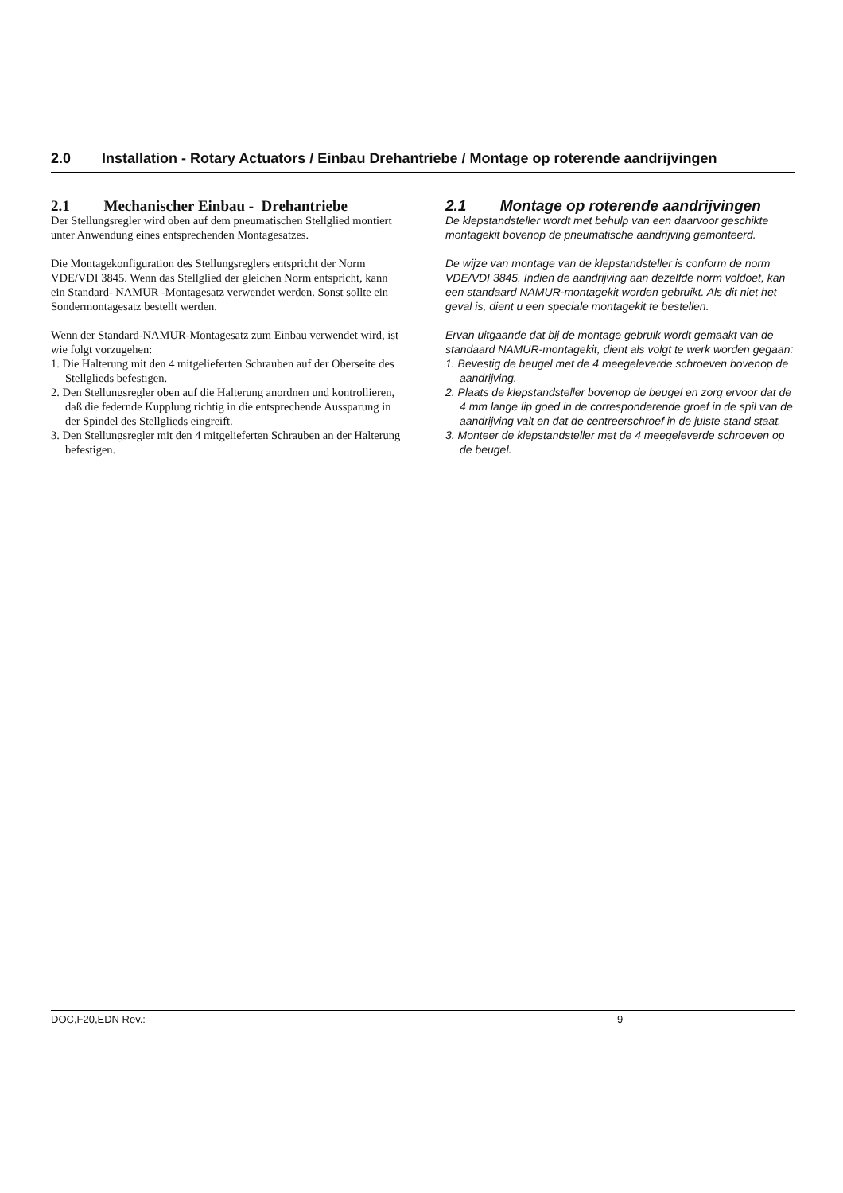2.0 Installation - Rotary Actuators / Einbau Drehantriebe / Montage op roterende aandrijvingen
2.1 Mechanischer Einbau - Drehantriebe
Der Stellungsregler wird oben auf dem pneumatischen Stellglied montiert unter Anwendung eines entsprechenden Montagesatzes.
Die Montagekonfiguration des Stellungsreglers entspricht der Norm VDE/VDI 3845. Wenn das Stellglied der gleichen Norm entspricht, kann ein Standard- NAMUR -Montagesatz verwendet werden. Sonst sollte ein Sondermontagesatz bestellt werden.
Wenn der Standard-NAMUR-Montagesatz zum Einbau verwendet wird, ist wie folgt vorzugehen:
1. Die Halterung mit den 4 mitgelieferten Schrauben auf der Oberseite des Stellglieds befestigen.
2. Den Stellungsregler oben auf die Halterung anordnen und kontrollieren, daß die federnde Kupplung richtig in die entsprechende Aussparung in der Spindel des Stellglieds eingreift.
3. Den Stellungsregler mit den 4 mitgelieferten Schrauben an der Halterung befestigen.
2.1 Montage op roterende aandrijvingen
De klepstandsteller wordt met behulp van een daarvoor geschikte montagekit bovenop de pneumatische aandrijving gemonteerd.
De wijze van montage van de klepstandsteller is conform de norm VDE/VDI 3845. Indien de aandrijving aan dezelfde norm voldoet, kan een standaard NAMUR-montagekit worden gebruikt. Als dit niet het geval is, dient u een speciale montagekit te bestellen.
Ervan uitgaande dat bij de montage gebruik wordt gemaakt van de standaard NAMUR-montagekit, dient als volgt te werk worden gegaan:
1. Bevestig de beugel met de 4 meegeleverde schroeven bovenop de aandrijving.
2. Plaats de klepstandsteller bovenop de beugel en zorg ervoor dat de 4 mm lange lip goed in de corresponderende groef in de spil van de aandrijving valt en dat de centreerschroef in de juiste stand staat.
3. Monteer de klepstandsteller met de 4 meegeleverde schroeven op de beugel.
DOC,F20,EDN Rev.: - 9